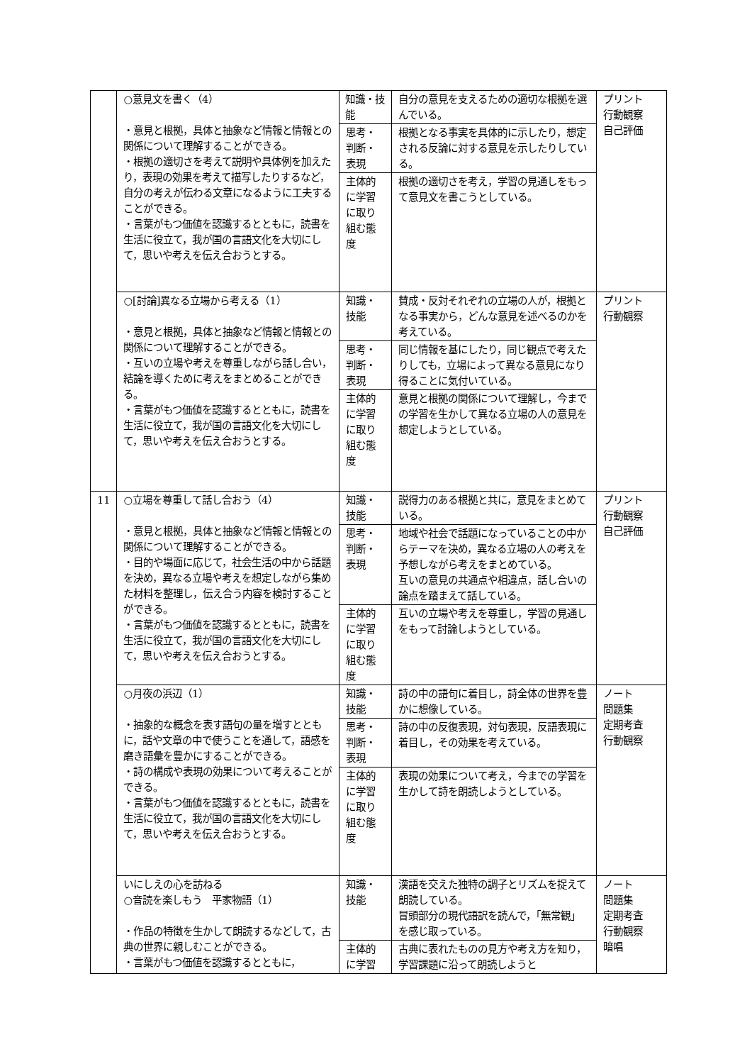| | ○意見文を書く（4） ・意見と根拠，具体と抽象など情報と情報との関係について理解することができる。 ・根拠の適切さを考えて説明や具体例を加えたり，表現の効果を考えて描写したりするなど，自分の考えが伝わる文章になるように工夫することができる。 ・言葉がもつ価値を認識するとともに，読書を生活に役立て，我が国の言語文化を大切にして，思いや考えを伝え合おうとする。 | 知識・技能 | 自分の意見を支えるための適切な根拠を選んでいる。 | プリント 行動観察 自己評価 |
| | | 思考・判断・表現 | 根拠となる事実を具体的に示したり，想定される反論に対する意見を示したりしている。 | |
| | | 主体的に学習に取り組む態度 | 根拠の適切さを考え，学習の見通しをもって意見文を書こうとしている。 | |
| | ○[討論]異なる立場から考える（1） ・意見と根拠，具体と抽象など情報と情報との関係について理解することができる。 ・互いの立場や考えを尊重しながら話し合い，結論を導くために考えをまとめることができる。 ・言葉がもつ価値を認識するとともに，読書を生活に役立て，我が国の言語文化を大切にして，思いや考えを伝え合おうとする。 | 知識・技能 | 賛成・反対それぞれの立場の人が，根拠となる事実から，どんな意見を述べるのかを考えている。 | プリント 行動観察 |
| | | 思考・判断・表現 | 同じ情報を基にしたり，同じ観点で考えたりしても，立場によって異なる意見になり得ることに気付いている。 | |
| | | 主体的に学習に取り組む態度 | 意見と根拠の関係について理解し，今までの学習を生かして異なる立場の人の意見を想定しようとしている。 | |
| 11 | ○立場を尊重して話し合おう（4） ・意見と根拠，具体と抽象など情報と情報との関係について理解することができる。 ・目的や場面に応じて，社会生活の中から話題を決め，異なる立場や考えを想定しながら集めた材料を整理し，伝え合う内容を検討することができる。 ・言葉がもつ価値を認識するとともに，読書を生活に役立て，我が国の言語文化を大切にして，思いや考えを伝え合おうとする。 | 知識・技能 | 説得力のある根拠と共に，意見をまとめている。 | プリント 行動観察 自己評価 |
| | | 思考・判断・表現 | 地域や社会で話題になっていることの中からテーマを決め，異なる立場の人の考えを予想しながら考えをまとめている。 互いの意見の共通点や相違点，話し合いの論点を踏まえて話している。 | |
| | | 主体的に学習に取り組む態度 | 互いの立場や考えを尊重し，学習の見通しをもって討論しようとしている。 | |
| | ○月夜の浜辺（1） ・抽象的な概念を表す語句の量を増すとともに，話や文章の中で使うことを通して，語感を磨き語彙を豊かにすることができる。 ・詩の構成や表現の効果について考えることができる。 ・言葉がもつ価値を認識するとともに，読書を生活に役立て，我が国の言語文化を大切にして，思いや考えを伝え合おうとする。 | 知識・技能 | 詩の中の語句に着目し，詩全体の世界を豊かに想像している。 | ノート 問題集 定期考査 行動観察 |
| | | 思考・判断・表現 | 詩の中の反復表現，対句表現，反語表現に着目し，その効果を考えている。 | |
| | | 主体的に学習に取り組む態度 | 表現の効果について考え，今までの学習を生かして詩を朗読しようとしている。 | |
| | いにしえの心を訪ねる ○音読を楽しもう 平家物語（1） ・作品の特徴を生かして朗読するなどして，古典の世界に親しむことができる。 ・言葉がもつ価値を認識するとともに， | 知識・技能 | 漢語を交えた独特の調子とリズムを捉えて朗読している。 冒頭部分の現代語訳を読んで，「無常観」を感じ取っている。 | ノート 問題集 定期考査 行動観察 暗唱 |
| | | 主体的に学習 | 古典に表れたものの見方や考え方を知り，学習課題に沿って朗読しようと | |